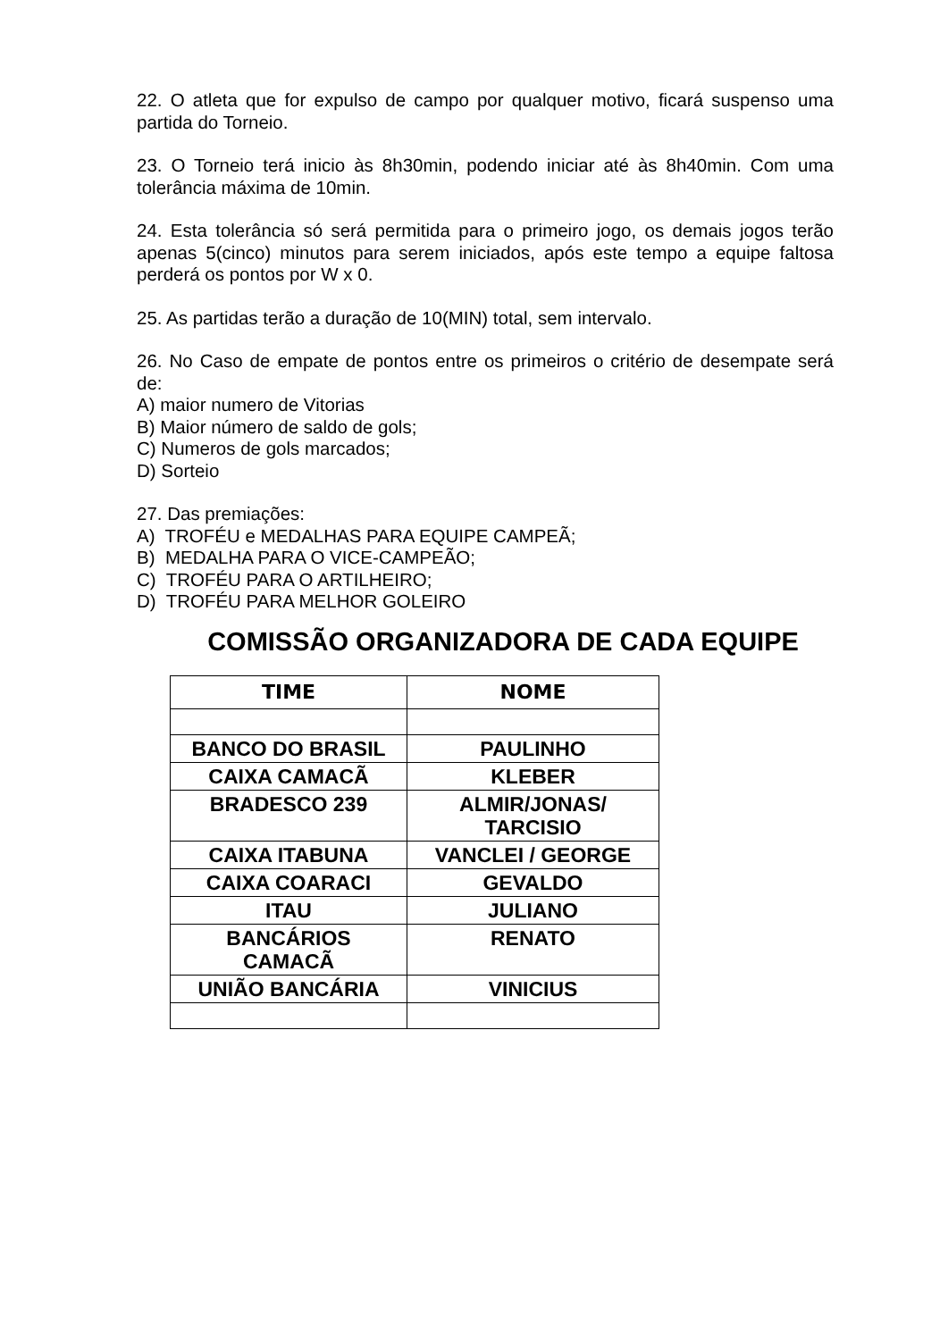22. O atleta que for expulso de campo por qualquer motivo, ficará suspenso uma partida do Torneio.
23. O Torneio terá inicio às 8h30min, podendo iniciar até às 8h40min. Com uma tolerância máxima de 10min.
24. Esta tolerância só será permitida para o primeiro jogo, os demais jogos terão apenas 5(cinco) minutos para serem iniciados, após este tempo a equipe faltosa perderá os pontos por W x 0.
25. As partidas terão a duração de 10(MIN) total, sem intervalo.
26. No Caso de empate de pontos entre os primeiros o critério de desempate será de:
A) maior numero de Vitorias
B) Maior número de saldo de gols;
C) Numeros de gols marcados;
D) Sorteio
27. Das premiações:
A) TROFÉU e MEDALHAS PARA EQUIPE CAMPEÃ;
B) MEDALHA PARA O VICE-CAMPEÃO;
C) TROFÉU PARA O ARTILHEIRO;
D) TROFÉU PARA MELHOR GOLEIRO
COMISSÃO ORGANIZADORA DE CADA EQUIPE
| TIME | NOME |
| --- | --- |
| BANCO DO BRASIL | PAULINHO |
| CAIXA CAMACÃ | KLEBER |
| BRADESCO 239 | ALMIR/JONAS/ TARCISIO |
| CAIXA ITABUNA | VANCLEI / GEORGE |
| CAIXA COARACI | GEVALDO |
| ITAU | JULIANO |
| BANCÁRIOS CAMACÃ | RENATO |
| UNIÃO BANCÁRIA | VINICIUS |